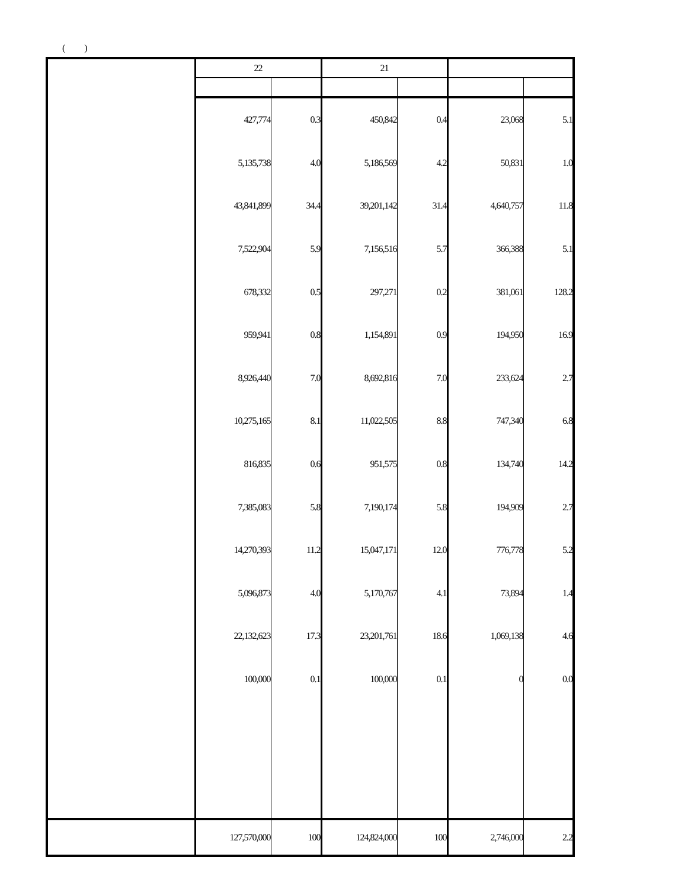( )
| | 22 | | 21 | | | |
| --- | --- | --- | --- | --- | --- | --- |
| | 427,774 | 0.3 | 450,842 | 0.4 | 23,068 | 5.1 |
| | 5,135,738 | 4.0 | 5,186,569 | 4.2 | 50,831 | 1.0 |
| | 43,841,899 | 34.4 | 39,201,142 | 31.4 | 4,640,757 | 11.8 |
| | 7,522,904 | 5.9 | 7,156,516 | 5.7 | 366,388 | 5.1 |
| | 678,332 | 0.5 | 297,271 | 0.2 | 381,061 | 128.2 |
| | 959,941 | 0.8 | 1,154,891 | 0.9 | 194,950 | 16.9 |
| | 8,926,440 | 7.0 | 8,692,816 | 7.0 | 233,624 | 2.7 |
| | 10,275,165 | 8.1 | 11,022,505 | 8.8 | 747,340 | 6.8 |
| | 816,835 | 0.6 | 951,575 | 0.8 | 134,740 | 14.2 |
| | 7,385,083 | 5.8 | 7,190,174 | 5.8 | 194,909 | 2.7 |
| | 14,270,393 | 11.2 | 15,047,171 | 12.0 | 776,778 | 5.2 |
| | 5,096,873 | 4.0 | 5,170,767 | 4.1 | 73,894 | 1.4 |
| | 22,132,623 | 17.3 | 23,201,761 | 18.6 | 1,069,138 | 4.6 |
| | 100,000 | 0.1 | 100,000 | 0.1 | 0 | 0.0 |
| | 127,570,000 | 100 | 124,824,000 | 100 | 2,746,000 | 2.2 |